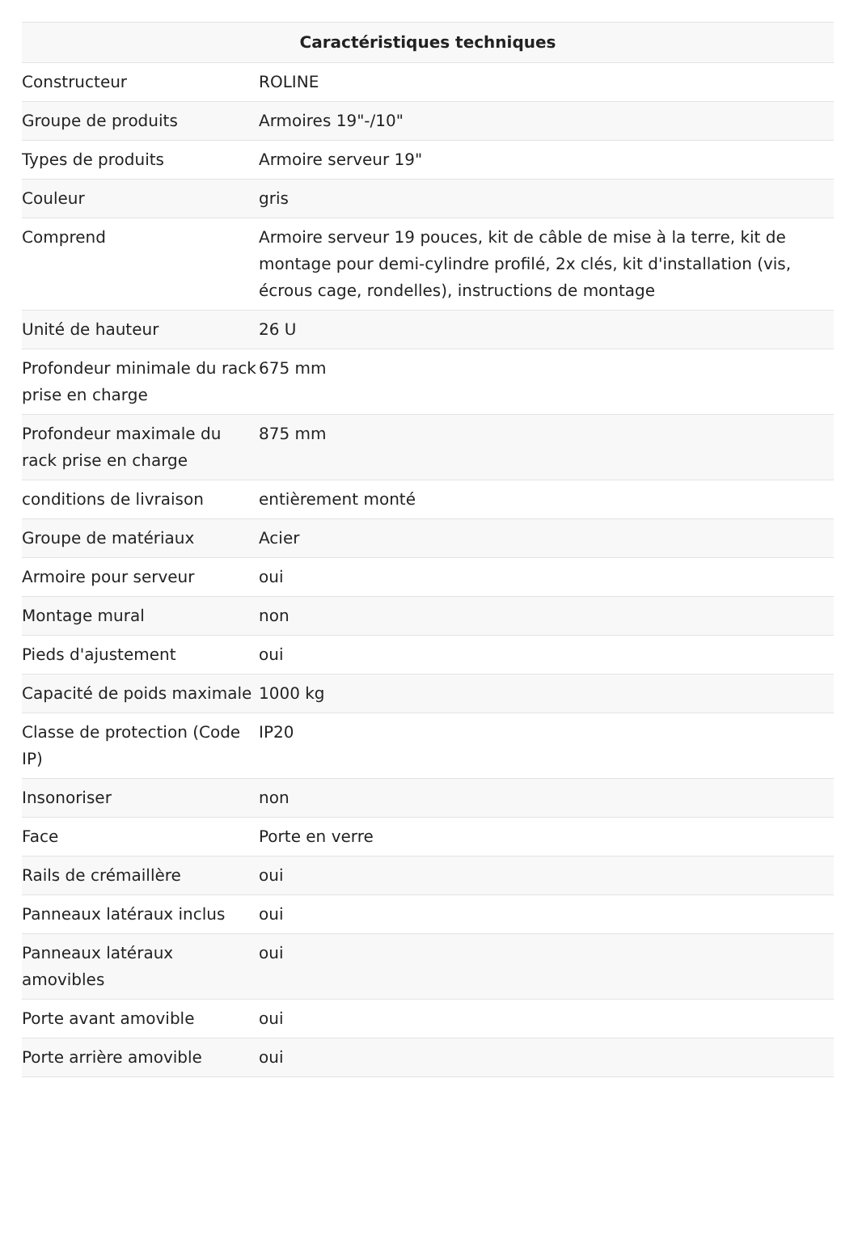| Caractéristiques techniques | |
| --- | --- |
| Constructeur | ROLINE |
| Groupe de produits | Armoires 19"-/10" |
| Types de produits | Armoire serveur 19" |
| Couleur | gris |
| Comprend | Armoire serveur 19 pouces, kit de câble de mise à la terre, kit de montage pour demi-cylindre profilé, 2x clés, kit d'installation (vis, écrous cage, rondelles), instructions de montage |
| Unité de hauteur | 26 U |
| Profondeur minimale du rack prise en charge | 675 mm |
| Profondeur maximale du rack prise en charge | 875 mm |
| conditions de livraison | entièrement monté |
| Groupe de matériaux | Acier |
| Armoire pour serveur | oui |
| Montage mural | non |
| Pieds d'ajustement | oui |
| Capacité de poids maximale | 1000 kg |
| Classe de protection (Code IP) | IP20 |
| Insonoriser | non |
| Face | Porte en verre |
| Rails de crémaillère | oui |
| Panneaux latéraux inclus | oui |
| Panneaux latéraux amovibles | oui |
| Porte avant amovible | oui |
| Porte arrière amovible | oui |